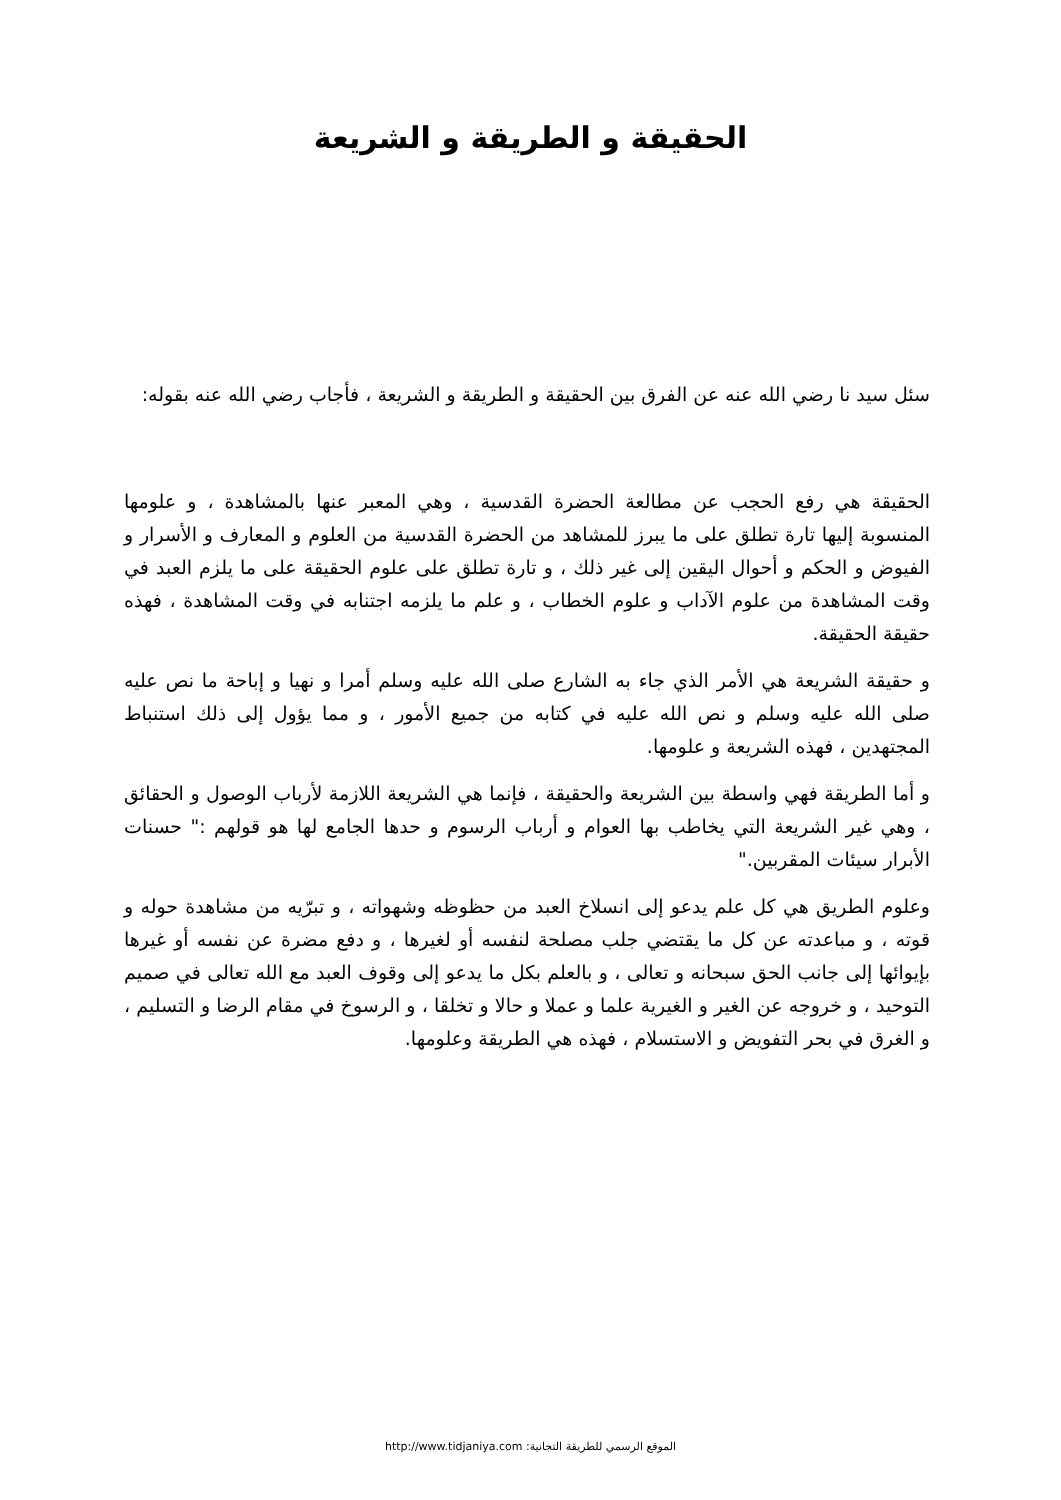الحقيقة و الطريقة و الشريعة
سئل سيد نا رضي الله عنه عن الفرق بين الحقيقة و الطريقة و الشريعة ، فأجاب رضي الله عنه بقوله:
الحقيقة هي رفع الحجب عن مطالعة الحضرة القدسية ، وهي المعبر عنها بالمشاهدة ، و علومها المنسوبة إليها تارة تطلق على ما يبرز للمشاهد من الحضرة القدسية من العلوم و المعارف و الأسرار و الفيوض و الحكم و أحوال اليقين إلى غير ذلك ، و تارة تطلق على علوم الحقيقة على ما يلزم العبد في وقت المشاهدة من علوم الآداب و علوم الخطاب ، و علم ما يلزمه اجتنابه في وقت المشاهدة ، فهذه حقيقة الحقيقة.
و حقيقة الشريعة هي الأمر الذي جاء به الشارع صلى الله عليه وسلم أمرا و نهيا و إباحة ما نص عليه صلى الله عليه وسلم و نص الله عليه في كتابه من جميع الأمور ، و مما يؤول إلى ذلك استنباط المجتهدين ، فهذه الشريعة و علومها.
و أما الطريقة فهي واسطة بين الشريعة والحقيقة ، فإنما هي الشريعة اللازمة لأرباب الوصول و الحقائق ، وهي غير الشريعة التي يخاطب بها العوام و أرباب الرسوم و حدها الجامع لها هو قولهم :" حسنات الأبرار سيئات المقربين."
وعلوم الطريق هي كل علم يدعو إلى انسلاخ العبد من حظوظه وشهواته ، و تبرّيه من مشاهدة حوله و قوته ، و مباعدته عن كل ما يقتضي جلب مصلحة لنفسه أو لغيرها ، و دفع مضرة عن نفسه أو غيرها بإيوائها إلى جانب الحق سبحانه و تعالى ، و بالعلم بكل ما يدعو إلى وقوف العبد مع الله تعالى في صميم التوحيد ، و خروجه عن الغير و الغيرية علما و عملا و حالا و تخلقا ، و الرسوخ في مقام الرضا و التسليم ، و الغرق في بحر التفويض و الاستسلام ، فهذه هي الطريقة وعلومها.
الموقع الرسمي للطريقة التجانية: http://www.tidjaniya.com